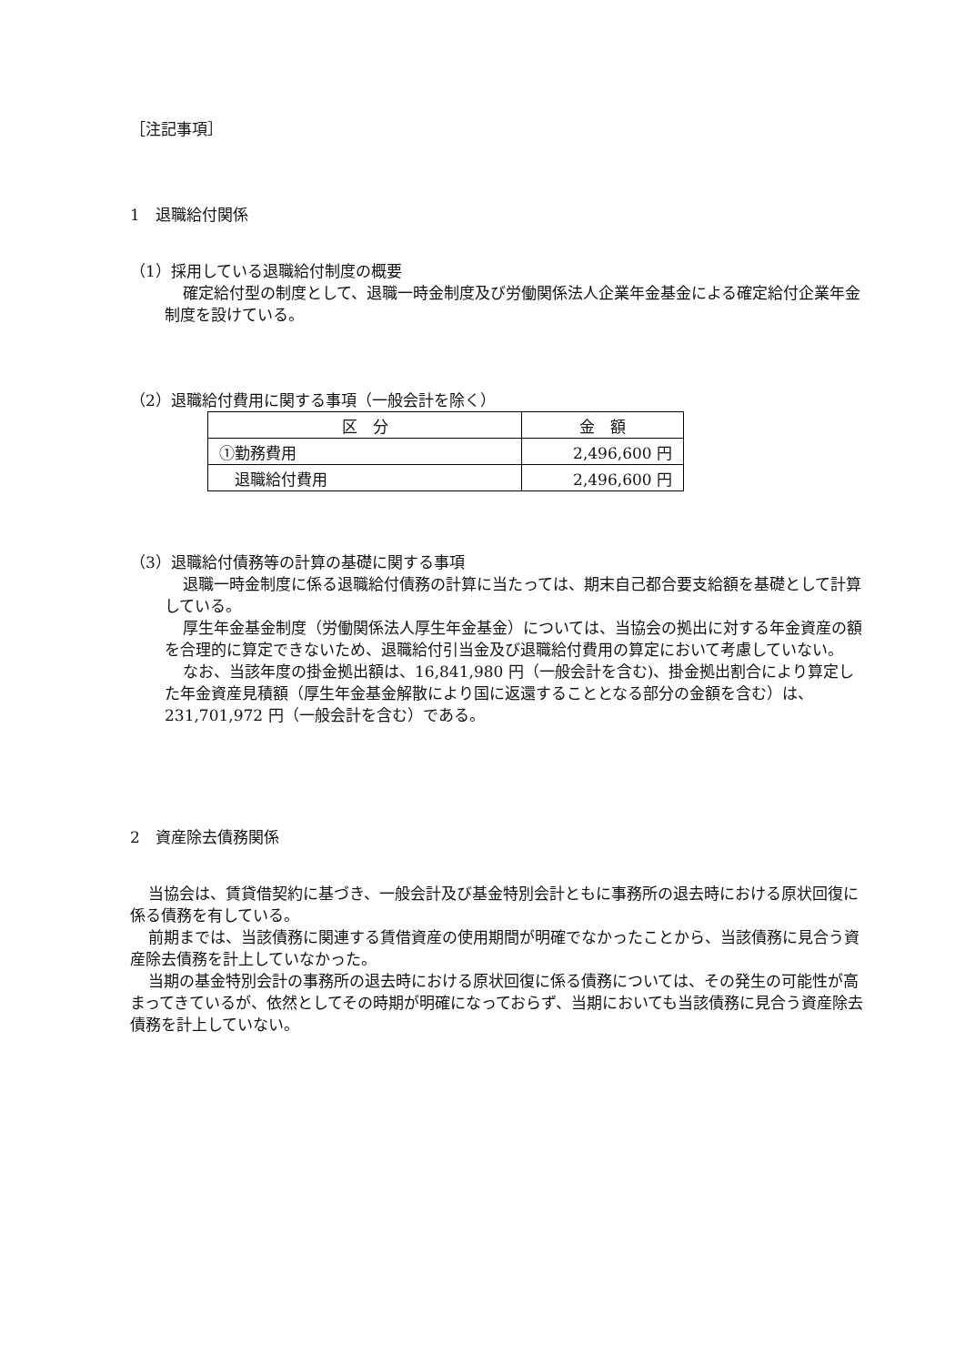［注記事項］
1　退職給付関係
（1）採用している退職給付制度の概要
確定給付型の制度として、退職一時金制度及び労働関係法人企業年金基金による確定給付企業年金制度を設けている。
（2）退職給付費用に関する事項（一般会計を除く）
| 区 分 | 金 額 |
| --- | --- |
| ①勤務費用 | 2,496,600 円 |
| 退職給付費用 | 2,496,600 円 |
（3）退職給付債務等の計算の基礎に関する事項
退職一時金制度に係る退職給付債務の計算に当たっては、期末自己都合要支給額を基礎として計算している。
厚生年金基金制度（労働関係法人厚生年金基金）については、当協会の拠出に対する年金資産の額を合理的に算定できないため、退職給付引当金及び退職給付費用の算定において考慮していない。
なお、当該年度の掛金拠出額は、16,841,980 円（一般会計を含む)、掛金拠出割合により算定した年金資産見積額（厚生年金基金解散により国に返還することとなる部分の金額を含む）は、231,701,972 円（一般会計を含む）である。
2　資産除去債務関係
当協会は、賃貸借契約に基づき、一般会計及び基金特別会計ともに事務所の退去時における原状回復に係る債務を有している。
前期までは、当該債務に関連する賃借資産の使用期間が明確でなかったことから、当該債務に見合う資産除去債務を計上していなかった。
当期の基金特別会計の事務所の退去時における原状回復に係る債務については、その発生の可能性が高まってきているが、依然としてその時期が明確になっておらず、当期においても当該債務に見合う資産除去債務を計上していない。